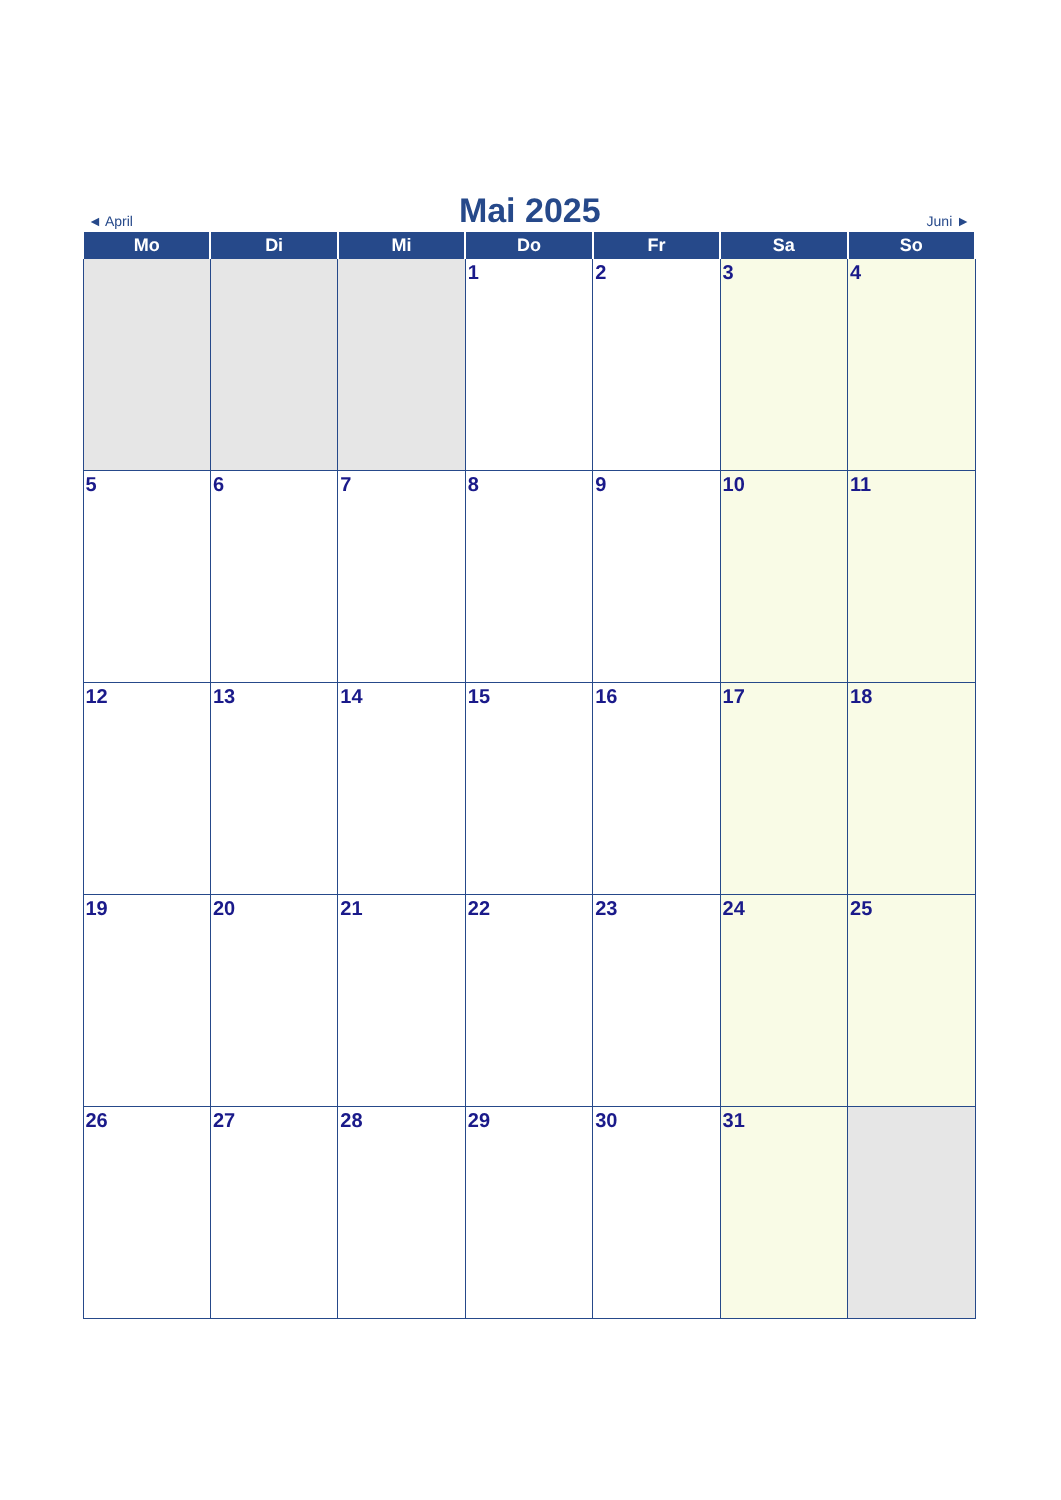◄ April Mai 2025 Juni ►
| Mo | Di | Mi | Do | Fr | Sa | So |
| --- | --- | --- | --- | --- | --- | --- |
| | | | 1 | 2 | 3 | 4 |
| 5 | 6 | 7 | 8 | 9 | 10 | 11 |
| 12 | 13 | 14 | 15 | 16 | 17 | 18 |
| 19 | 20 | 21 | 22 | 23 | 24 | 25 |
| 26 | 27 | 28 | 29 | 30 | 31 | |